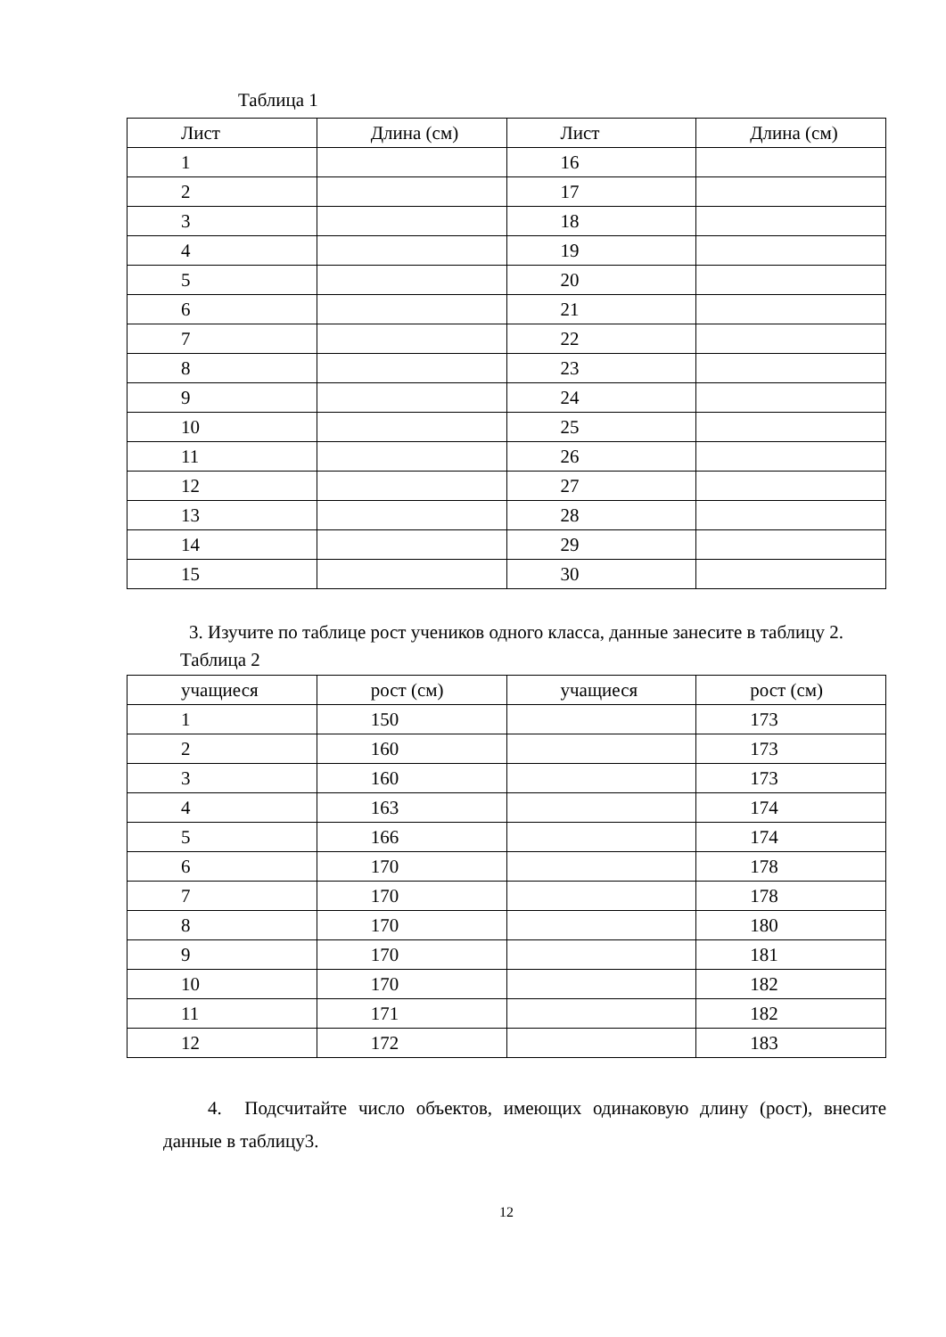Таблица 1
| Лист | Длина (см) | Лист | Длина (см) |
| 1 | | 16 | |
| 2 | | 17 | |
| 3 | | 18 | |
| 4 | | 19 | |
| 5 | | 20 | |
| 6 | | 21 | |
| 7 | | 22 | |
| 8 | | 23 | |
| 9 | | 24 | |
| 10 | | 25 | |
| 11 | | 26 | |
| 12 | | 27 | |
| 13 | | 28 | |
| 14 | | 29 | |
| 15 | | 30 | |
3. Изучите по таблице рост учеников одного класса, данные занесите в таблицу 2.
Таблица 2
| учащиеся | рост (см) | учащиеся | рост (см) |
| 1 | 150 | | 173 |
| 2 | 160 | | 173 |
| 3 | 160 | | 173 |
| 4 | 163 | | 174 |
| 5 | 166 | | 174 |
| 6 | 170 | | 178 |
| 7 | 170 | | 178 |
| 8 | 170 | | 180 |
| 9 | 170 | | 181 |
| 10 | 170 | | 182 |
| 11 | 171 | | 182 |
| 12 | 172 | | 183 |
4. Подсчитайте число объектов, имеющих одинаковую длину (рост), внесите данные в таблицу3.
12